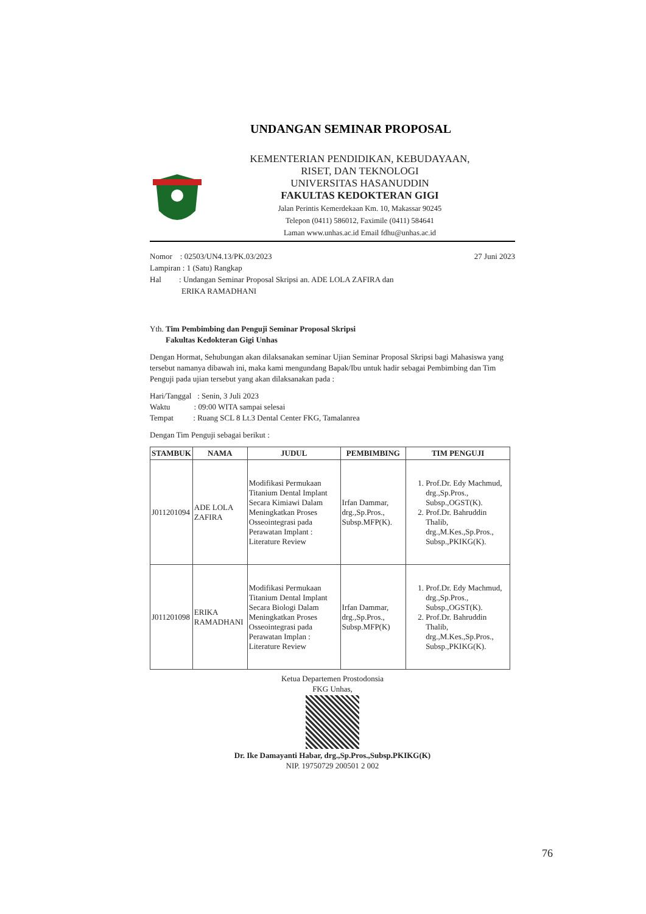UNDANGAN SEMINAR PROPOSAL
KEMENTERIAN PENDIDIKAN, KEBUDAYAAN,
RISET, DAN TEKNOLOGI
UNIVERSITAS HASANUDDIN
FAKULTAS KEDOKTERAN GIGI
Jalan Perintis Kemerdekaan Km. 10, Makassar 90245
Telepon (0411) 586012, Faximile (0411) 584641
Laman www.unhas.ac.id Email fdhu@unhas.ac.id
Nomor : 02503/UN4.13/PK.03/2023
Lampiran : 1 (Satu) Rangkap
Hal : Undangan Seminar Proposal Skripsi an. ADE LOLA ZAFIRA dan
ERIKA RAMADHANI
27 Juni 2023
Yth. Tim Pembimbing dan Penguji Seminar Proposal Skripsi
Fakultas Kedokteran Gigi Unhas
Dengan Hormat, Sehubungan akan dilaksanakan seminar Ujian Seminar Proposal Skripsi bagi Mahasiswa yang tersebut namanya dibawah ini, maka kami mengundang Bapak/Ibu untuk hadir sebagai Pembimbing dan Tim Penguji pada ujian tersebut yang akan dilaksanakan pada :
Hari/Tanggal : Senin, 3 Juli 2023
Waktu : 09:00 WITA sampai selesai
Tempat : Ruang SCL 8 Lt.3 Dental Center FKG, Tamalanrea
Dengan Tim Penguji sebagai berikut :
| STAMBUK | NAMA | JUDUL | PEMBIMBING | TIM PENGUJI |
| --- | --- | --- | --- | --- |
| J011201094 | ADE LOLA ZAFIRA | Modifikasi Permukaan Titanium Dental Implant Secara Kimiawi Dalam Meningkatkan Proses Osseointegrasi pada Perawatan Implant : Literature Review | Irfan Dammar, drg.,Sp.Pros., Subsp.MFP(K). | 1. Prof.Dr. Edy Machmud, drg.,Sp.Pros., Subsp.,OGST(K). 2. Prof.Dr. Bahruddin Thalib, drg.,M.Kes.,Sp.Pros., Subsp.,PKIKG(K). |
| J011201098 | ERIKA RAMADHANI | Modifikasi Permukaan Titanium Dental Implant Secara Biologi Dalam Meningkatkan Proses Osseointegrasi pada Perawatan Implan : Literature Review | Irfan Dammar, drg.,Sp.Pros., Subsp.MFP(K) | 1. Prof.Dr. Edy Machmud, drg.,Sp.Pros., Subsp.,OGST(K). 2. Prof.Dr. Bahruddin Thalib, drg.,M.Kes.,Sp.Pros., Subsp.,PKIKG(K). |
Ketua Departemen Prostodonsia
FKG Unhas,
Dr. Ike Damayanti Habar, drg.,Sp.Pros.,Subsp.PKIKG(K)
NIP. 19750729 200501 2 002
76